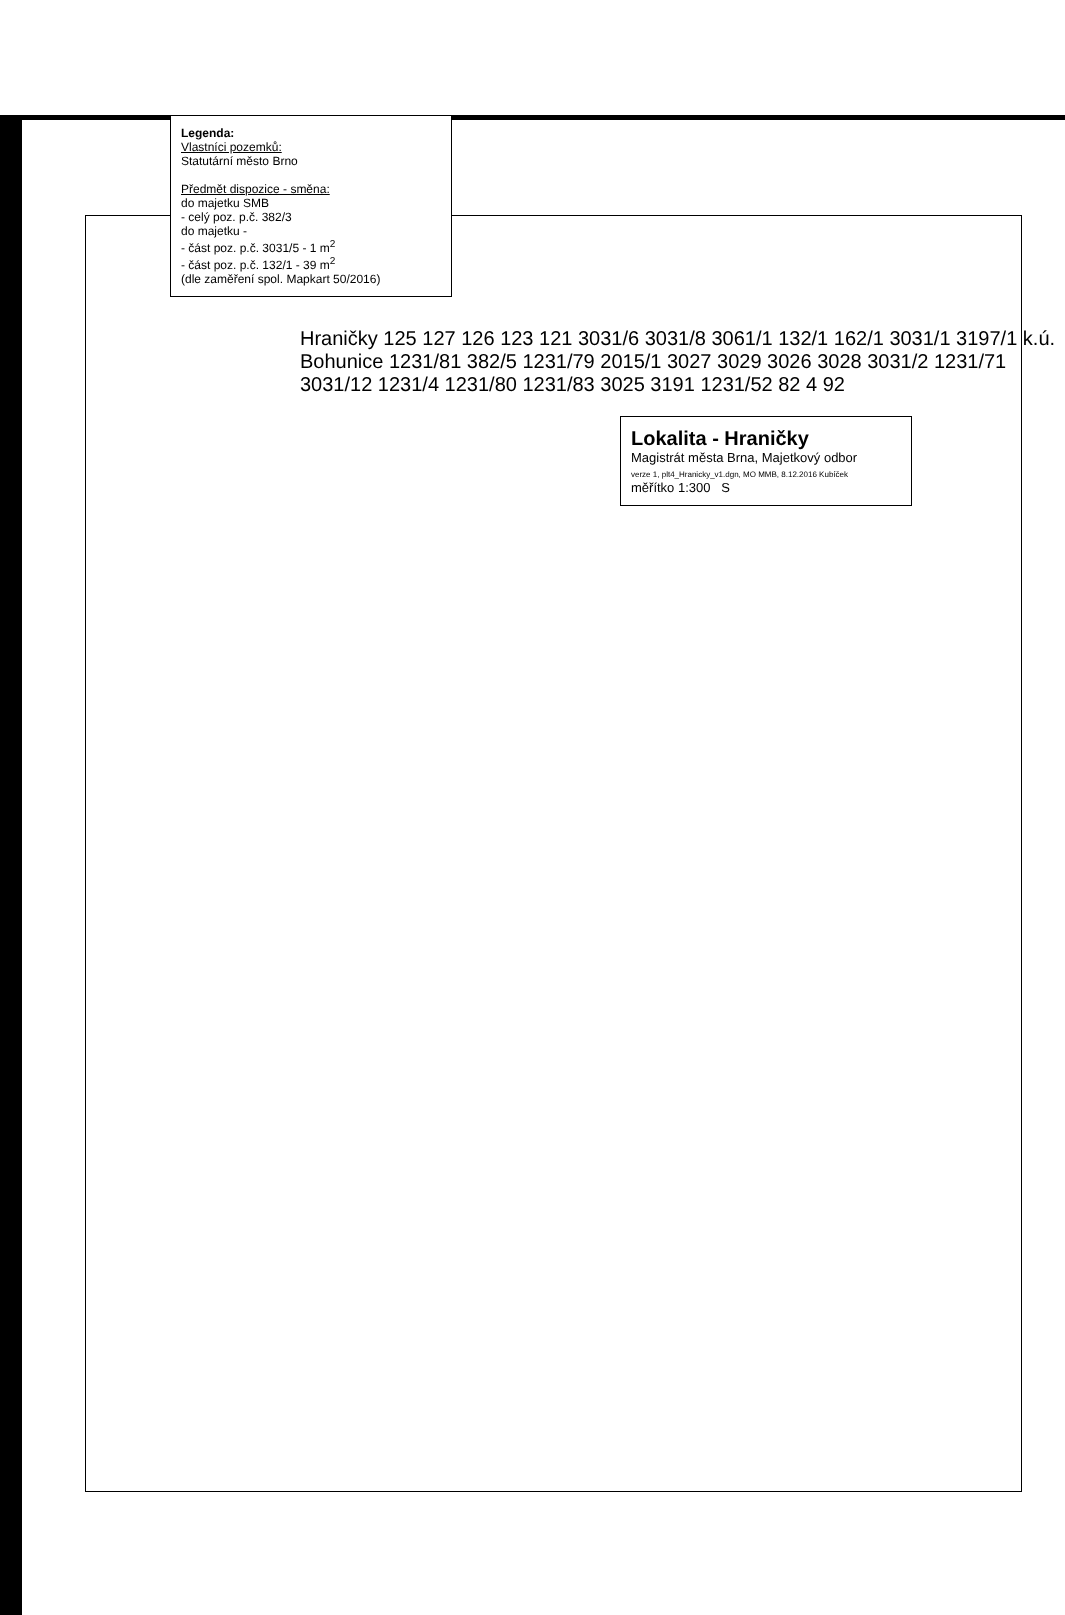Legenda:
Vlastníci pozemků:
Statutární město Brno
Předmět dispozice - směna:
do majetku SMB
- celý poz. p.č. 382/3
do majetku -
- část poz. p.č. 3031/5 - 1 m<sup>2</sup>
- část poz. p.č. 132/1 - 39 m<sup>2</sup>
(dle zaměření spol. Mapkart 50/2016)
Hraničky 125 127 126 123 121 3031/6 3031/8 3061/1 132/1 162/1 3031/1 3197/1 k.ú. Bohunice 1231/81 382/5 1231/79 2015/1 3027 3029 3026 3028 3031/2 1231/71 3031/12 1231/4 1231/80 1231/83 3025 3191 1231/52 82 4 92
Lokalita - Hraničky
Magistrát města Brna, Majetkový odbor
verze 1, plt4_Hranicky_v1.dgn, MO MMB, 8.12.2016 Kubíček
měřítko 1:300 S